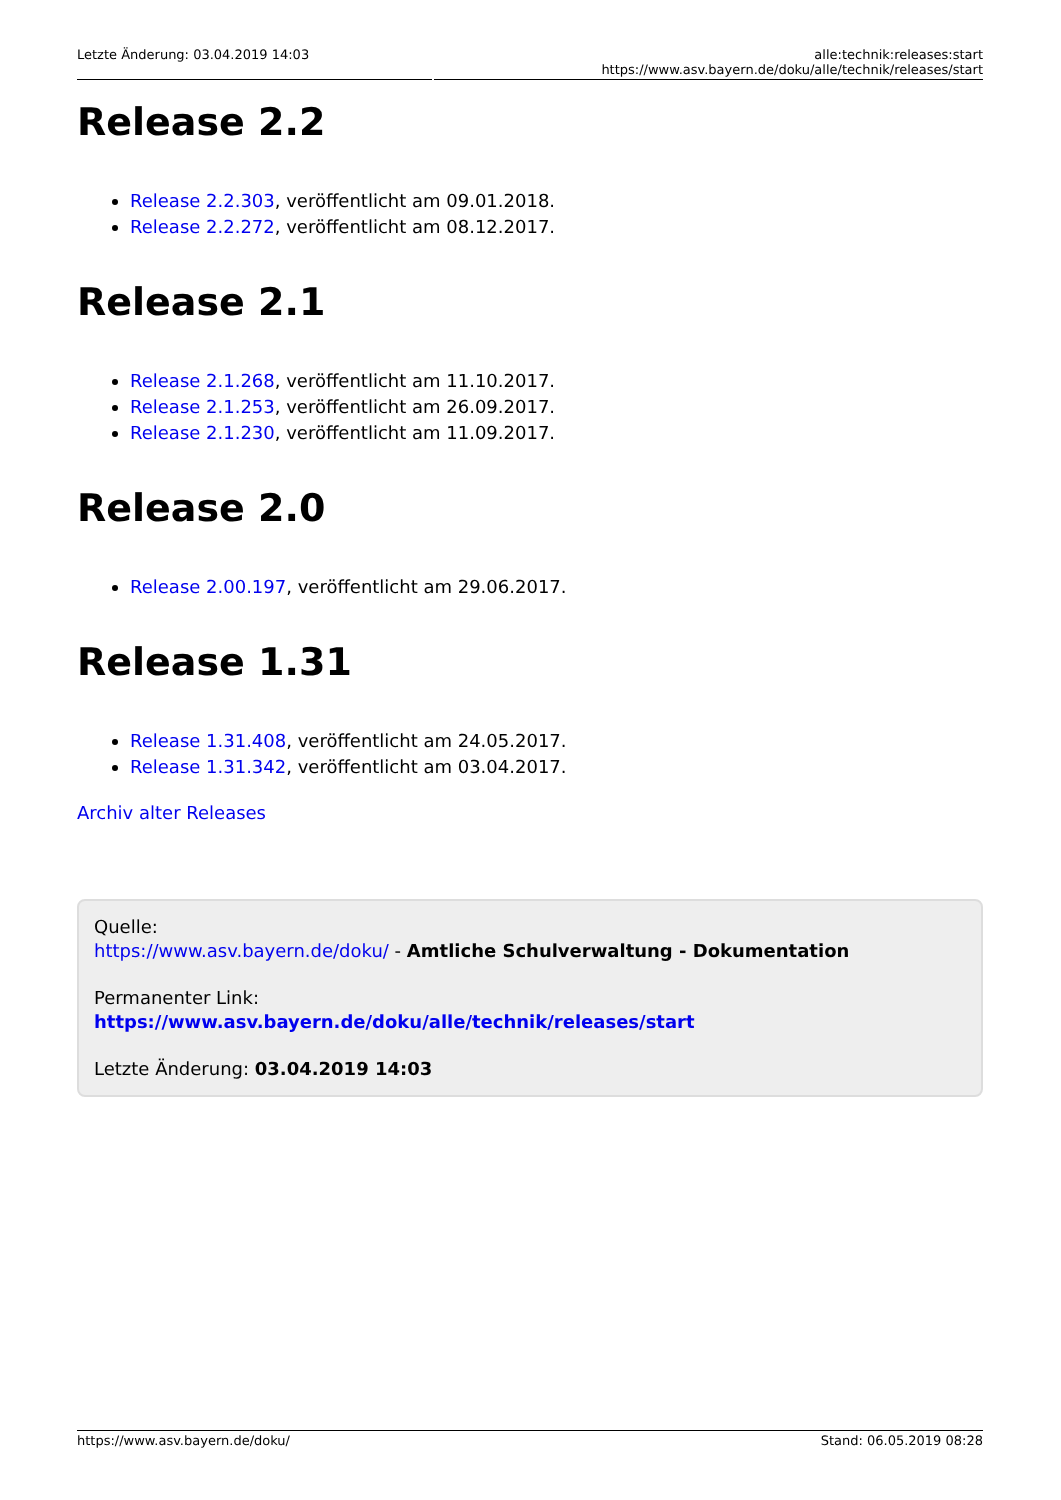Letzte Änderung: 03.04.2019 14:03 alle:technik:releases:start https://www.asv.bayern.de/doku/alle/technik/releases/start
Release 2.2
Release 2.2.303, veröffentlicht am 09.01.2018.
Release 2.2.272, veröffentlicht am 08.12.2017.
Release 2.1
Release 2.1.268, veröffentlicht am 11.10.2017.
Release 2.1.253, veröffentlicht am 26.09.2017.
Release 2.1.230, veröffentlicht am 11.09.2017.
Release 2.0
Release 2.00.197, veröffentlicht am 29.06.2017.
Release 1.31
Release 1.31.408, veröffentlicht am 24.05.2017.
Release 1.31.342, veröffentlicht am 03.04.2017.
Archiv alter Releases
Quelle:
https://www.asv.bayern.de/doku/ - Amtliche Schulverwaltung - Dokumentation
Permanenter Link:
https://www.asv.bayern.de/doku/alle/technik/releases/start
Letzte Änderung: 03.04.2019 14:03
https://www.asv.bayern.de/doku/ Stand: 06.05.2019 08:28